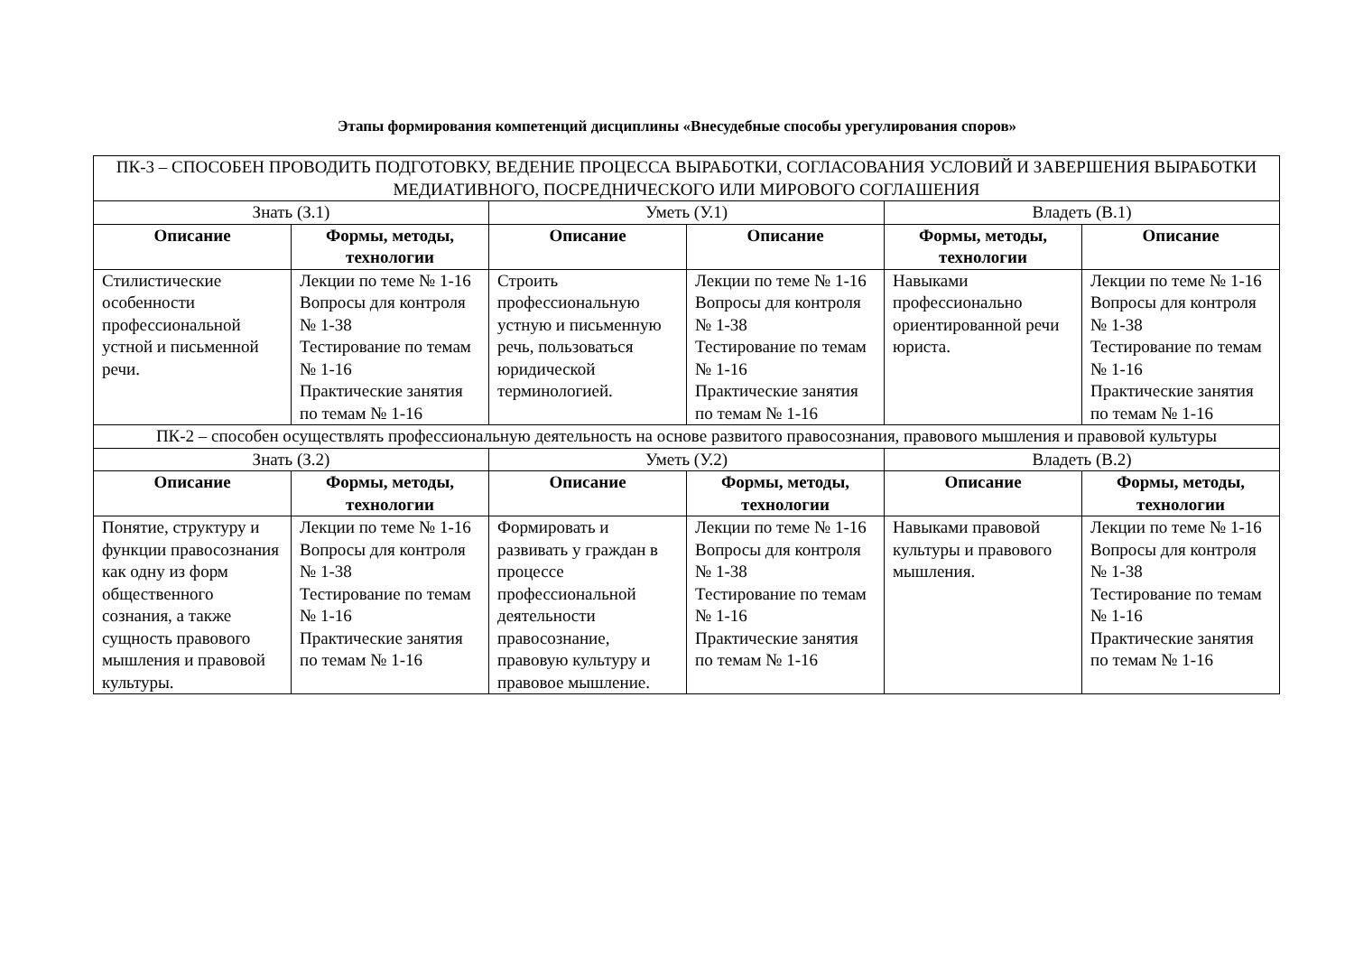Этапы формирования компетенций дисциплины «Внесудебные способы урегулирования споров»
| ПК-3 – СПОСОБЕН ПРОВОДИТЬ ПОДГОТОВКУ, ВЕДЕНИЕ ПРОЦЕССА ВЫРАБОТКИ, СОГЛАСОВАНИЯ УСЛОВИЙ И ЗАВЕРШЕНИЯ ВЫРАБОТКИ МЕДИАТИВНОГО, ПОСРЕДНИЧЕСКОГО ИЛИ МИРОВОГО СОГЛАШЕНИЯ | | | | | |
| Знать (З.1) | | Уметь (У.1) | | Владеть (В.1) | |
| Описание | Формы, методы, технологии | Описание | Описание | Формы, методы, технологии | Описание |
| Стилистические особенности профессиональной устной и письменной речи. | Лекции по теме № 1-16 Вопросы для контроля № 1-38 Тестирование по темам № 1-16 Практические занятия по темам № 1-16 | Строить профессиональную устную и письменную речь, пользоваться юридической терминологией. | Лекции по теме № 1-16 Вопросы для контроля № 1-38 Тестирование по темам № 1-16 Практические занятия по темам № 1-16 | Навыками профессионально ориентированной речи юриста. | Лекции по теме № 1-16 Вопросы для контроля № 1-38 Тестирование по темам № 1-16 Практические занятия по темам № 1-16 |
| ПК-2 – способен осуществлять профессиональную деятельность на основе развитого правосознания, правового мышления и правовой культуры | | | | | |
| Знать (З.2) | | Уметь (У.2) | | Владеть (В.2) | |
| Описание | Формы, методы, технологии | Описание | Формы, методы, технологии | Описание | Формы, методы, технологии |
| Понятие, структуру и функции правосознания как одну из форм общественного сознания, а также сущность правового мышления и правовой культуры. | Лекции по теме № 1-16 Вопросы для контроля № 1-38 Тестирование по темам № 1-16 Практические занятия по темам № 1-16 | Формировать и развивать у граждан в процессе профессиональной деятельности правосознание, правовую культуру и правовое мышление. | Лекции по теме № 1-16 Вопросы для контроля № 1-38 Тестирование по темам № 1-16 Практические занятия по темам № 1-16 | Навыками правовой культуры и правового мышления. | Лекции по теме № 1-16 Вопросы для контроля № 1-38 Тестирование по темам № 1-16 Практические занятия по темам № 1-16 |